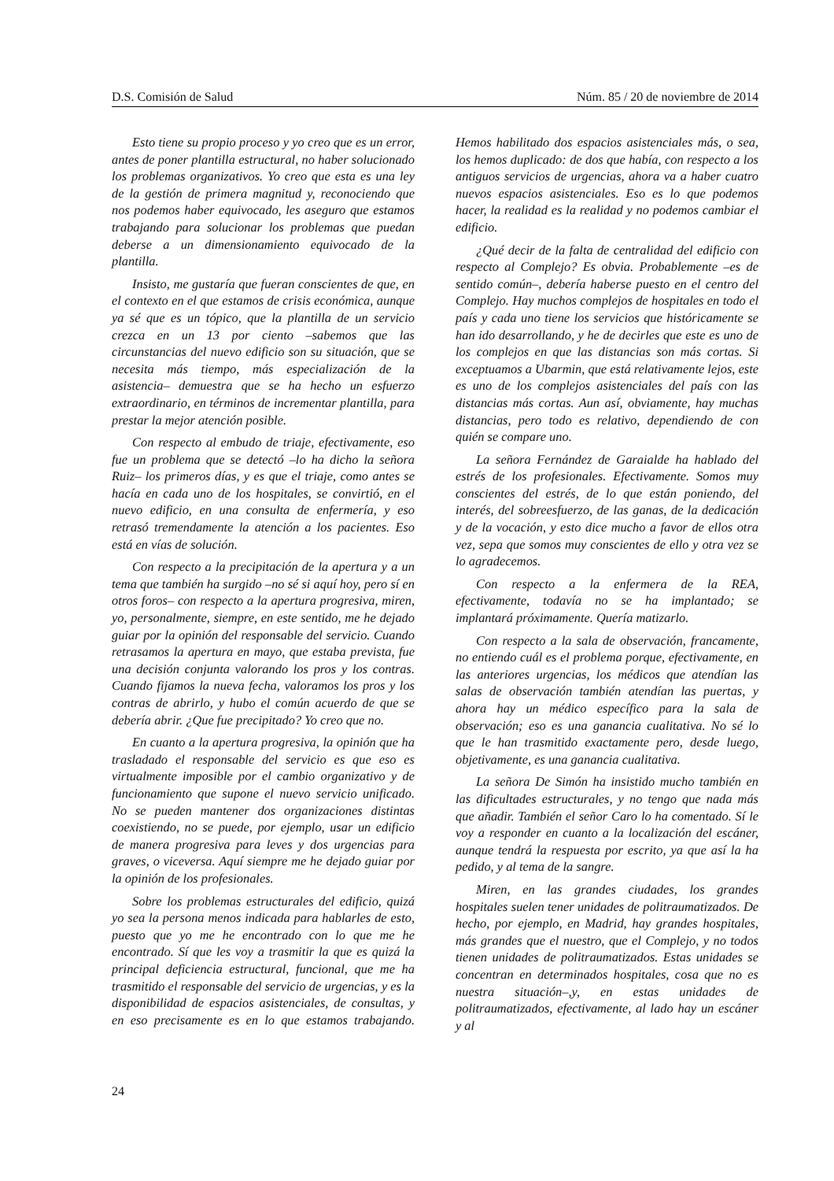D.S. Comisión de Salud Núm. 85 / 20 de noviembre de 2014
Esto tiene su propio proceso y yo creo que es un error, antes de poner plantilla estructural, no haber solucionado los problemas organizativos. Yo creo que esta es una ley de la gestión de primera magnitud y, reconociendo que nos podemos haber equivocado, les aseguro que estamos trabajando para solucionar los problemas que puedan deberse a un dimensionamiento equivocado de la plantilla.
Insisto, me gustaría que fueran conscientes de que, en el contexto en el que estamos de crisis económica, aunque ya sé que es un tópico, que la plantilla de un servicio crezca en un 13 por ciento –sabemos que las circunstancias del nuevo edificio son su situación, que se necesita más tiempo, más especialización de la asistencia– demuestra que se ha hecho un esfuerzo extraordinario, en términos de incrementar plantilla, para prestar la mejor atención posible.
Con respecto al embudo de triaje, efectivamente, eso fue un problema que se detectó –lo ha dicho la señora Ruiz– los primeros días, y es que el triaje, como antes se hacía en cada uno de los hospitales, se convirtió, en el nuevo edificio, en una consulta de enfermería, y eso retrasó tremendamente la atención a los pacientes. Eso está en vías de solución.
Con respecto a la precipitación de la apertura y a un tema que también ha surgido –no sé si aquí hoy, pero sí en otros foros– con respecto a la apertura progresiva, miren, yo, personalmente, siempre, en este sentido, me he dejado guiar por la opinión del responsable del servicio. Cuando retrasamos la apertura en mayo, que estaba prevista, fue una decisión conjunta valorando los pros y los contras. Cuando fijamos la nueva fecha, valoramos los pros y los contras de abrirlo, y hubo el común acuerdo de que se debería abrir. ¿Que fue precipitado? Yo creo que no.
En cuanto a la apertura progresiva, la opinión que ha trasladado el responsable del servicio es que eso es virtualmente imposible por el cambio organizativo y de funcionamiento que supone el nuevo servicio unificado. No se pueden mantener dos organizaciones distintas coexistiendo, no se puede, por ejemplo, usar un edificio de manera progresiva para leves y dos urgencias para graves, o viceversa. Aquí siempre me he dejado guiar por la opinión de los profesionales.
Sobre los problemas estructurales del edificio, quizá yo sea la persona menos indicada para hablarles de esto, puesto que yo me he encontrado con lo que me he encontrado. Sí que les voy a trasmitir la que es quizá la principal deficiencia estructural, funcional, que me ha trasmitido el responsable del servicio de urgencias, y es la disponibilidad de espacios asistenciales, de consultas, y en eso precisamente es en lo que estamos trabajando. Hemos habilitado dos espacios asistenciales más, o sea, los hemos duplicado: de dos que había, con respecto a los antiguos servicios de urgencias, ahora va a haber cuatro nuevos espacios asistenciales. Eso es lo que podemos hacer, la realidad es la realidad y no podemos cambiar el edificio.
¿Qué decir de la falta de centralidad del edificio con respecto al Complejo? Es obvia. Probablemente –es de sentido común–, debería haberse puesto en el centro del Complejo. Hay muchos complejos de hospitales en todo el país y cada uno tiene los servicios que históricamente se han ido desarrollando, y he de decirles que este es uno de los complejos en que las distancias son más cortas. Si exceptuamos a Ubarmin, que está relativamente lejos, este es uno de los complejos asistenciales del país con las distancias más cortas. Aun así, obviamente, hay muchas distancias, pero todo es relativo, dependiendo de con quién se compare uno.
La señora Fernández de Garaialde ha hablado del estrés de los profesionales. Efectivamente. Somos muy conscientes del estrés, de lo que están poniendo, del interés, del sobreesfuerzo, de las ganas, de la dedicación y de la vocación, y esto dice mucho a favor de ellos otra vez, sepa que somos muy conscientes de ello y otra vez se lo agradecemos.
Con respecto a la enfermera de la REA, efectivamente, todavía no se ha implantado; se implantará próximamente. Quería matizarlo.
Con respecto a la sala de observación, francamente, no entiendo cuál es el problema porque, efectivamente, en las anteriores urgencias, los médicos que atendían las salas de observación también atendían las puertas, y ahora hay un médico específico para la sala de observación; eso es una ganancia cualitativa. No sé lo que le han trasmitido exactamente pero, desde luego, objetivamente, es una ganancia cualitativa.
La señora De Simón ha insistido mucho también en las dificultades estructurales, y no tengo que nada más que añadir. También el señor Caro lo ha comentado. Sí le voy a responder en cuanto a la localización del escáner, aunque tendrá la respuesta por escrito, ya que así la ha pedido, y al tema de la sangre.
Miren, en las grandes ciudades, los grandes hospitales suelen tener unidades de politraumatizados. De hecho, por ejemplo, en Madrid, hay grandes hospitales, más grandes que el nuestro, que el Complejo, y no todos tienen unidades de politraumatizados. Estas unidades se concentran en determinados hospitales, cosa que no es nuestra situación–,y, en estas unidades de politraumatizados, efectivamente, al lado hay un escáner y al
24